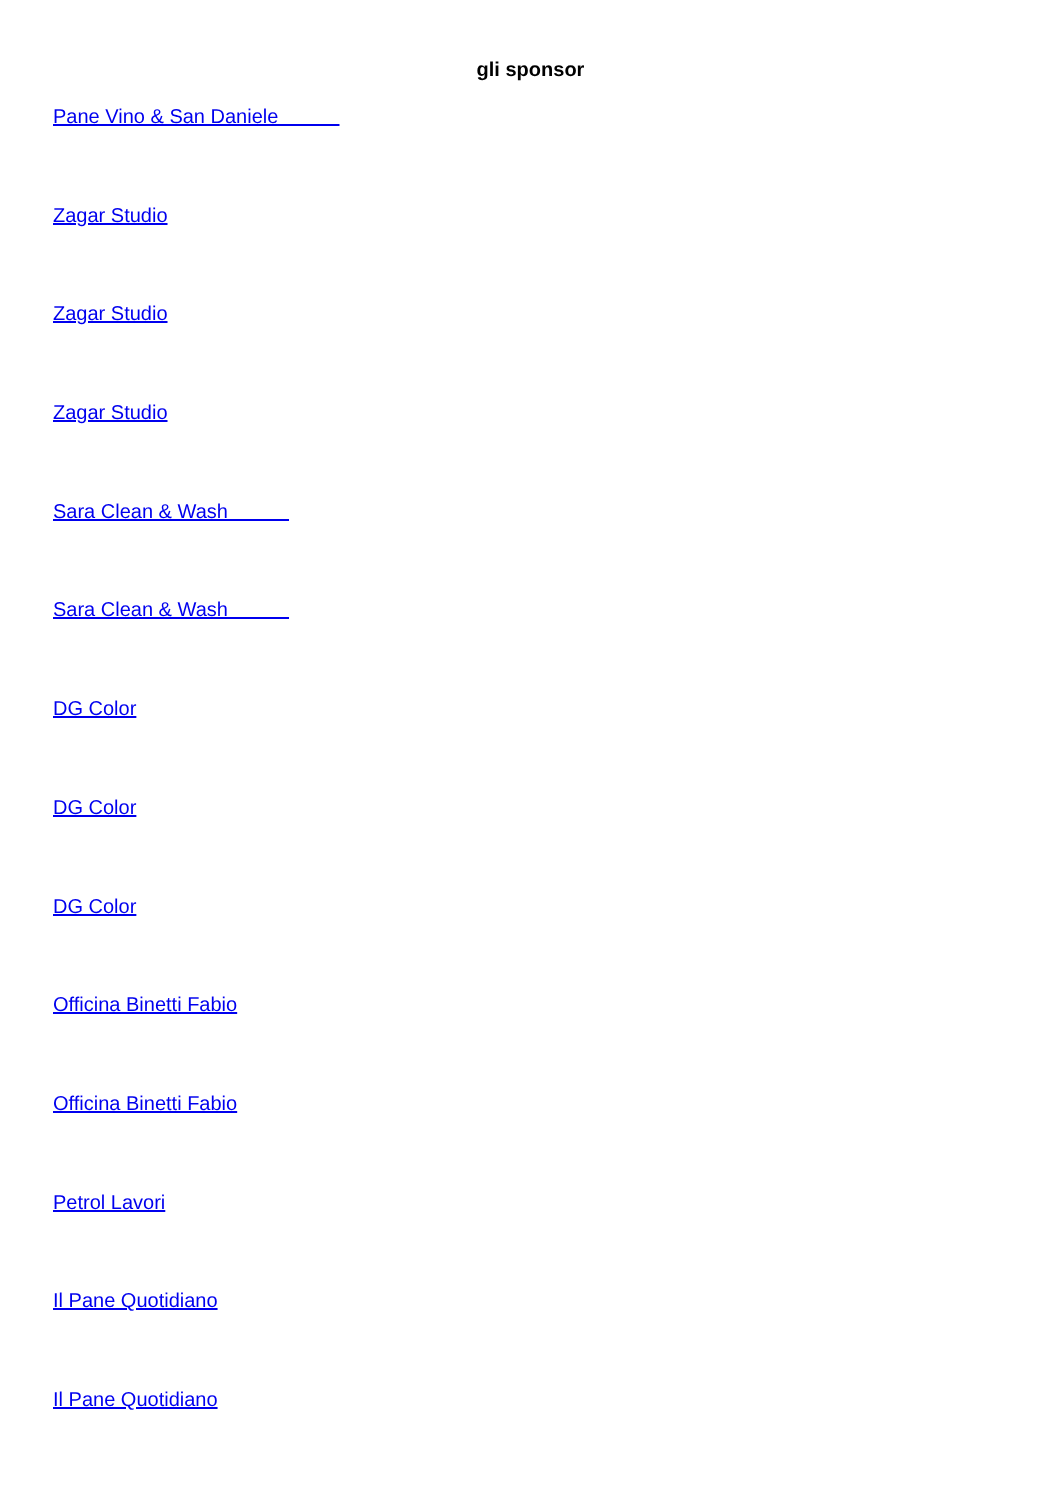gli sponsor
Pane Vino & San Daniele
Zagar Studio
Zagar Studio
Zagar Studio
Sara Clean & Wash
Sara Clean & Wash
DG Color
DG Color
DG Color
Officina Binetti Fabio
Officina Binetti Fabio
Petrol Lavori
Il Pane Quotidiano
Il Pane Quotidiano